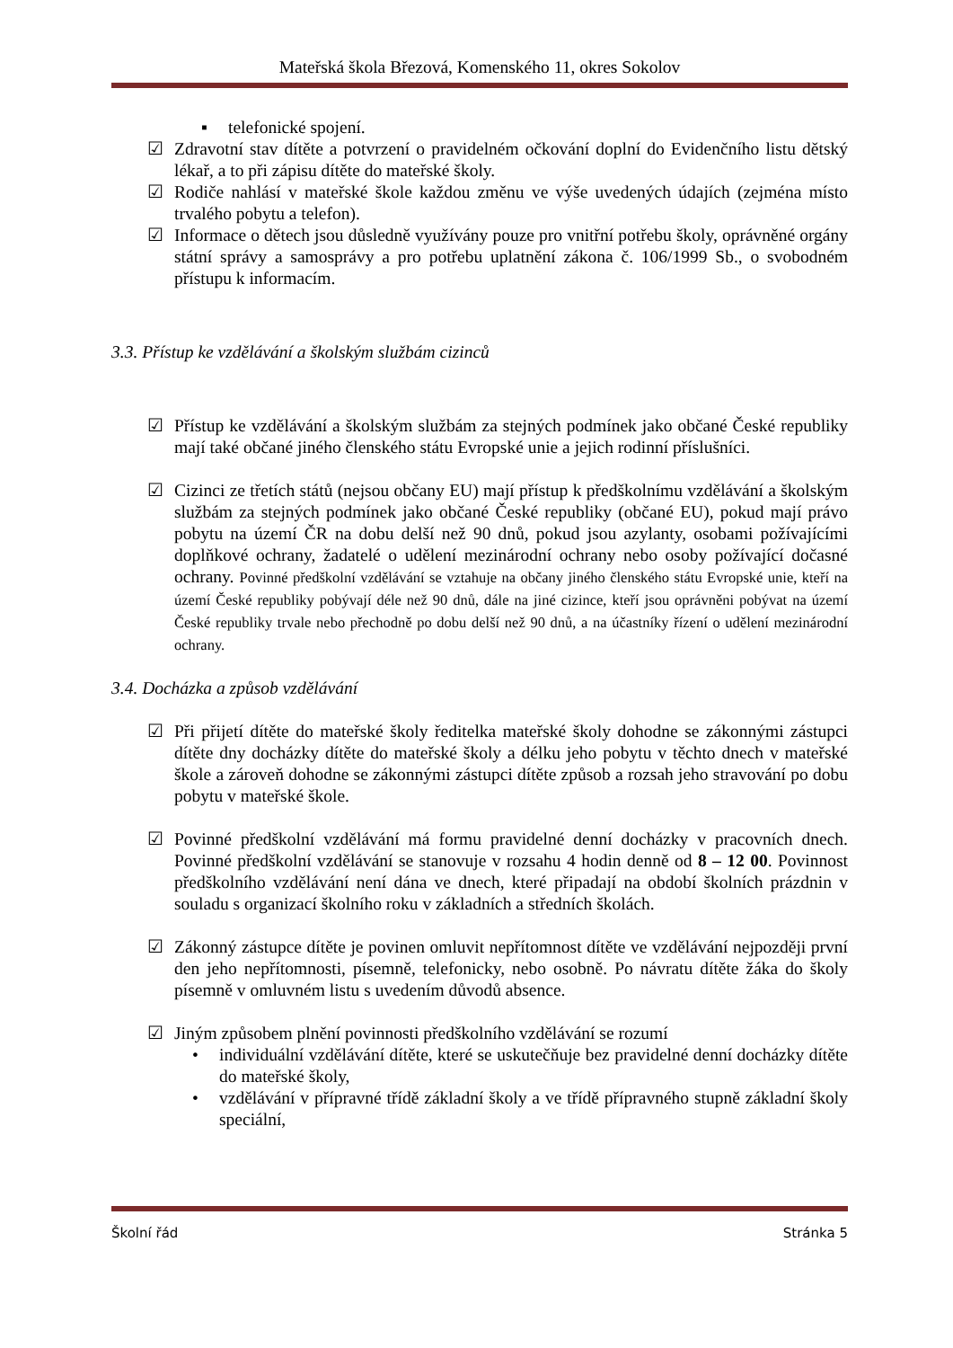Mateřská škola Březová, Komenského 11, okres Sokolov
▪ telefonické spojení.
☑ Zdravotní stav dítěte a potvrzení o pravidelném očkování doplní do Evidenčního listu dětský lékař, a to při zápisu dítěte do mateřské školy.
☑ Rodiče nahlásí v mateřské škole každou změnu ve výše uvedených údajích (zejména místo trvalého pobytu a telefon).
☑ Informace o dětech jsou důsledně využívány pouze pro vnitřní potřebu školy, oprávněné orgány státní správy a samosprávy a pro potřebu uplatnění zákona č. 106/1999 Sb., o svobodném přístupu k informacím.
3.3. Přístup ke vzdělávání a školským službám cizinců
☑ Přístup ke vzdělávání a školským službám za stejných podmínek jako občané České republiky mají také občané jiného členského státu Evropské unie a jejich rodinní příslušníci.
☑ Cizinci ze třetích států (nejsou občany EU) mají přístup k předškolnímu vzdělávání a školským službám za stejných podmínek jako občané České republiky (občané EU), pokud mají právo pobytu na území ČR na dobu delší než 90 dnů, pokud jsou azylanty, osobami požívajícími doplňkové ochrany, žadatelé o udělení mezinárodní ochrany nebo osoby požívající dočasné ochrany. Povinné předškolní vzdělávání se vztahuje na občany jiného členského státu Evropské unie, kteří na území České republiky pobývají déle než 90 dnů, dále na jiné cizince, kteří jsou oprávněni pobývat na území České republiky trvale nebo přechodně po dobu delší než 90 dnů, a na účastníky řízení o udělení mezinárodní ochrany.
3.4. Docházka a způsob vzdělávání
☑ Při přijetí dítěte do mateřské školy ředitelka mateřské školy dohodne se zákonnými zástupci dítěte dny docházky dítěte do mateřské školy a délku jeho pobytu v těchto dnech v mateřské škole a zároveň dohodne se zákonnými zástupci dítěte způsob a rozsah jeho stravování po dobu pobytu v mateřské škole.
☑ Povinné předškolní vzdělávání má formu pravidelné denní docházky v pracovních dnech. Povinné předškolní vzdělávání se stanovuje v rozsahu 4 hodin denně od 8 – 12 00. Povinnost předškolního vzdělávání není dána ve dnech, které připadají na období školních prázdnin v souladu s organizací školního roku v základních a středních školách.
☑ Zákonný zástupce dítěte je povinen omluvit nepřítomnost dítěte ve vzdělávání nejpozději první den jeho nepřítomnosti, písemně, telefonicky, nebo osobně. Po návratu dítěte žáka do školy písemně v omluvném listu s uvedením důvodů absence.
☑ Jiným způsobem plnění povinnosti předškolního vzdělávání se rozumí
• individuální vzdělávání dítěte, které se uskutečňuje bez pravidelné denní docházky dítěte do mateřské školy,
• vzdělávání v přípravné třídě základní školy a ve třídě přípravného stupně základní školy speciální,
Školní řád Stránka 5